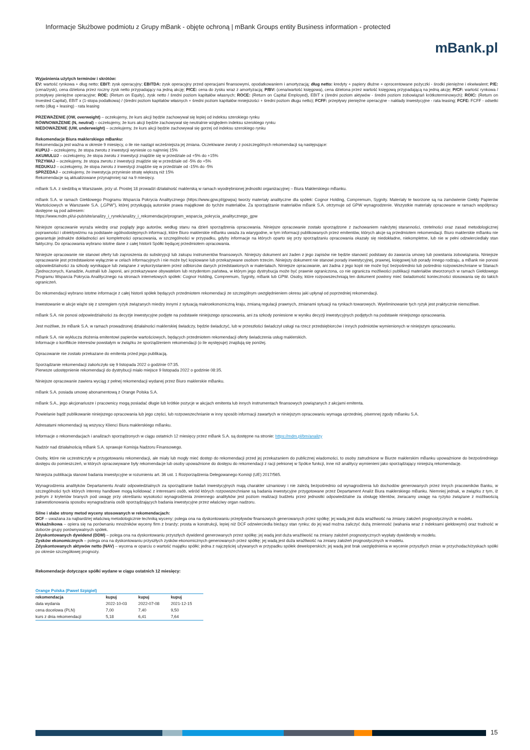Informacje Służbowe podmiotu z Grupy mBank - objęte ochroną | mBank Groups entity Business information - protected
mBank.pl
Wyjaśnienia użytych terminów i skrótów:
EV: wartość rynkowa + dług netto; EBIT: zysk operacyjny; EBITDA: zysk operacyjny przed operacjami finansowymi, opodatkowaniem i amortyzacją; dług netto: kredyty + papiery dłużne + oprocentowane pożyczki - środki pieniężne i ekwiwalent; P/E: (cena/zysk), cena dzielona przez roczny zysk netto przypadający na jedną akcję; P/CE: cena do zysku wraz z amortyzacją; P/BV: (cena/wartość księgowa), cena dzielona przez wartość księgową przypadającą na jedną akcję; P/CF: wartość rynkowa / przepływy pieniężne operacyjne; ROE: (Return on Equity), zysk netto / średni poziom kapitałów własnych; ROCE: (Return on Capital Employed), EBIT x (średni poziom aktywów - średni poziom zobowiązań krótkoterminowych); ROIC: (Return on Invested Capital), EBIT x (1-stopa podatkowa) / (średni poziom kapitałów własnych + średni poziom kapitałów mniejszości + średni poziom długu netto); FCFF: przepływy pieniężne operacyjne - nakłady inwestycyjne - rata leasing; FCFE: FCFF - odsetki netto (dług + leasing) - rata leasing
PRZEWAŻENIE (OW, overweight) – oczekujemy, że kurs akcji będzie zachowywał się lepiej od indeksu szerokiego rynku
RÓWNOWAŻENIE (N, neutral) – oczekujemy, że kurs akcji będzie zachowywał się neutralnie względem indeksu szerokiego rynku
NIEDOWAŻENIE (UW, underweight) – oczekujemy, że kurs akcji będzie zachowywał się gorzej od indeksu szerokiego rynku
Rekomendacje Biura maklerskiego mBanku:
Rekomendacja jest ważna w okresie 9 miesięcy, o ile nie nastąpi wcześniejsza jej zmiana. Oczekiwane zwroty z poszczególnych rekomendacji są następujące:
KUPUJ – oczekujemy, że stopa zwrotu z inwestycji wyniesie co najmniej 15%
AKUMULUJ – oczekujemy, że stopa zwrotu z inwestycji znajdzie się w przedziale od +5% do +15%
TRZYMAJ – oczekujemy, że stopa zwrotu z inwestycji znajdzie się w przedziale od -5% do +5%
REDUKUJ – oczekujemy, że stopa zwrotu z inwestycji znajdzie się w przedziale od -15% do -5%
SPRZEDAJ – oczekujemy, że inwestycja przyniesie stratę większą niż 15%
Rekomendacje są aktualizowane przynajmniej raz na 9 miesięcy.
mBank S.A. z siedzibą w Warszawie, przy ul. Prostej 18 prowadzi działalność maklerską w ramach wyodrębnionej jednostki organizacyjnej – Biura Maklerskiego mBanku.
mBank S.A. w ramach Giełdowego Programu Wsparcia Pokrycia Analitycznego (https://www.gpw.pl/gpwpa) tworzy materiały analityczne dla spółek: Cognor Holding, Compremum, Sygnity. Materiały te tworzone są na zamówienie Giełdy Papierów Wartościowych w Warszawie S.A. („GPW”), której przysługują autorskie prawa majątkowe do tychże materiałów. Za sporządzanie materiałów mBank S.A. otrzymuje od GPW wynagrodzenie. Wszystkie materiały opracowane w ramach współpracy dostępne są pod adresem:
https://www.mdm.pl/ui-pub/site/analizy_i_rynek/analizy_i_rekomendacje/program_wsparcia_pokrycia_analitycznego_gpw
Niniejsze opracowanie wyraża wiedzę oraz poglądy jego autorów, według stanu na dzień sporządzenia opracowania. Niniejsze opracowanie zostało sporządzone z zachowaniem należytej staranności, rzetelności oraz zasad metodologicznej poprawności i obiektywizmu na podstawie ogólnodostępnych informacji, które Biuro maklerskie mBanku uważa za wiarygodne, w tym informacji publikowanych przez emitentów, których akcje są przedmiotem rekomendacji. Biuro maklerskie mBanku nie gwarantuje jednakże dokładności ani kompletności opracowania, w szczególności w przypadku, gdyby informacje na których oparto się przy sporządzaniu opracowania okazały się niedokładne, niekompletne, lub nie w pełni odzwierciedlały stan faktyczny. Do opracowania wybrano istotne dane z całej historii Spółki będącej przedmiotem opracowania.
Niniejsze opracowanie nie stanowi oferty lub zaproszenia do subskrypcji lub zakupu instrumentów finansowych. Niniejszy dokument ani żaden z jego zapisów nie będzie stanowić podstawy do zawarcia umowy lub powstania zobowiązania. Niniejsze opracowanie jest przedstawione wyłącznie w celach informacyjnych i nie może być kopiowane lub przekazywane osobom trzecim. Niniejszy dokument nie stanowi porady inwestycyjnej, prawnej, księgowej lub porady innego rodzaju, a mBank nie ponosi odpowiedzialności za szkody wynikające lub związane z wykorzystaniem przez odbiorców danych przedstawionych w materiałach. Niniejsze opracowanie, ani żadna z jego kopii nie może być bezpośrednio lub pośrednio rozpowszechniane w Stanach Zjednoczonych, Kanadzie, Australii lub Japonii, ani przekazywane obywatelom lub rezydentom państwa, w którym jego dystrybucja może być prawnie ograniczona, co nie ogranicza możliwości publikacji materiałów stworzonych w ramach Giełdowego Programu Wsparcia Pokrycia Analitycznego na stronach internetowych spółek: Cognor Holding, Compremum, Sygnity, mBank lub GPW. Osoby, które rozpowszechniają ten dokument powinny mieć świadomość konieczności stosowania się do takich ograniczeń.
Do rekomendacji wybrano istotne informacje z całej historii spółek będących przedmiotem rekomendacji ze szczególnym uwzględnieniem okresu jaki upłynął od poprzedniej rekomendacji.
Inwestowanie w akcje wiąże się z szeregiem ryzyk związanych miedzy innymi z sytuacją makroekonomiczną kraju, zmianą regulacji prawnych, zmianami sytuacji na rynkach towarowych. Wyeliminowanie tych ryzyk jest praktycznie niemożliwe.
mBank S.A. nie ponosi odpowiedzialności za decyzje inwestycyjne podjęte na podstawie niniejszego opracowania, ani za szkody poniesione w wyniku decyzji inwestycyjnych podjętych na podstawie niniejszego opracowania.
Jest możliwe, że mBank S.A. w ramach prowadzonej działalności maklerskiej świadczy, będzie świadczyć, lub w przeszłości świadczył usługi na rzecz przedsiębiorców i innych podmiotów wymienionych w niniejszym opracowaniu.
mBank S.A. nie wyklucza złożenia emitentowi papierów wartościowych, będących przedmiotem rekomendacji oferty świadczenia usług maklerskich.
Informacje o konflikcie interesów powstałym w związku ze sporządzeniem rekomendacji (o ile występuje) znajdują się poniżej.
Opracowanie nie zostało przekazane do emitenta przed jego publikacją.
Sporządzanie rekomendacji zakończyło się 9 listopada 2022 o godzinie 07:35.
Pierwsze udostępnienie rekomendacji do dystrybucji miało miejsce 9 listopada 2022 o godzinie 08:35.
Niniejsze opracowanie zawiera wyciąg z pełnej rekomendacji wydanej przez Biuro maklerskie mBanku.
mBank S.A. posiada umowę abonamentową z Orange Polska S.A.
mBank S.A., jego akcjonariusze i pracownicy mogą posiadać długie lub krótkie pozycje w akcjach emitenta lub innych instrumentach finansowych powiązanych z akcjami emitenta.
Powielanie bądź publikowanie niniejszego opracowania lub jego części, lub rozpowszechnianie w inny sposób informacji zawartych w niniejszym opracowaniu wymaga uprzedniej, pisemnej zgody mBanku S.A.
Adresatami rekomendacji są wszyscy Klienci Biura maklerskiego mBanku.
Informacje o rekomendacjach i analizach sporządzonych w ciągu ostatnich 12 miesięcy przez mBank S.A. są dostępne na stronie: https://mdm.pl/bm/analizy
Nadzór nad działalnością mBank S.A. sprawuje Komisja Nadzoru Finansowego.
Osoby, które nie uczestniczyły w przygotowaniu rekomendacji, ale miały lub mogły mieć dostęp do rekomendacji przed jej przekazaniem do publicznej wiadomości, to osoby zatrudnione w Biurze maklerskim mBanku upoważnione do bezpośredniego dostępu do pomieszczeń, w których opracowywane były rekomendacje lub osoby upoważnione do dostępu do rekomendacji z racji pełnionej w Spółce funkcji, inne niż analitycy wymienieni jako sporządzający niniejszą rekomendację.
Niniejsza publikacja stanowi badania inwestycyjne w rozumieniu art. 36 ust. 1 Rozporządzenia Delegowanego Komisji (UE) 2017/565.
Wynagrodzenia analityków Departamentu Analiz odpowiedzialnych za sporządzanie badań inwestycyjnych mają charakter uznaniowy i nie zależą bezpośrednio od wynagrodzenia lub dochodów generowanych przez innych pracowników Banku, w szczególności tych których interesy handlowe mogą kolidować z interesami osób, wśród których rozpowszechniane są badania inwestycyjne przygotowane przez Departament Analiz Biura maklerskiego mBanku. Niemniej jednak, w związku z tym, iż jednym z kryteriów branych pod uwagę przy określaniu wysokości wynagrodzenia zmiennego analityków jest poziom realizacji budżetu przez jednostki odpowiedzialne za obsługę klientów, zwracamy uwagę na ryzyko związane z możliwością zakwestionowania sposobu wynagradzania osób sporządzających badania inwestycyjne przez właściwy organ nadzoru.
Silne i słabe strony metod wyceny stosowanych w rekomendacjach:
DCF – uważana za najbardziej właściwą metodologicznie techniką wyceny; polega ona na dyskontowaniu przepływów finansowych generowanych przez spółkę; jej wadą jest duża wrażliwość na zmiany założeń prognostycznych w modelu.
Wskaźnikowa – opiera się na porównaniu mnożników wyceny firm z branży; prosta w konstrukcji, lepiej niż DCF odzwierciedla bieżący stan rynku; do jej wad można zaliczyć dużą zmienność (wahania wraz z indeksami giełdowymi) oraz trudność w doborze grupy porównywalnych spółek.
Zdyskontowanych dywidend (DDM) – polega ona na dyskontowaniu przyszłych dywidend generowanych przez spółkę; jej wadą jest duża wrażliwość na zmiany założeń prognostycznych wypłaty dywidendy w modelu.
Zysków ekonomicznych – polega ona na dyskontowaniu przyszłych zysków ekonomicznych generowanych przez spółkę; jej wadą jest duża wrażliwość na zmiany założeń prognostycznych w modelu.
Zdyskontowanych aktywów netto (NAV) – wycena w oparciu o wartość majątku spółki; jedna z najczęściej używanych w przypadku spółek deweloperskich; jej wadą jest brak uwzględnienia w wycenie przyszłych zmian w przychodach/zyskach spółki po okresie szczegółowej prognozy.
Rekomendacje dotyczące spółki wydane w ciągu ostatnich 12 miesięcy:
Orange Polska (Paweł Szpigiel)
| rekomendacja | kupuj | kupuj | kupuj |
| --- | --- | --- | --- |
| data wydania | 2022-10-03 | 2022-07-08 | 2021-12-15 |
| cena docelowa (PLN) | 7,00 | 7,40 | 9,50 |
| kurs z dnia rekomendacji | 5,18 | 6,41 | 7,64 |
15